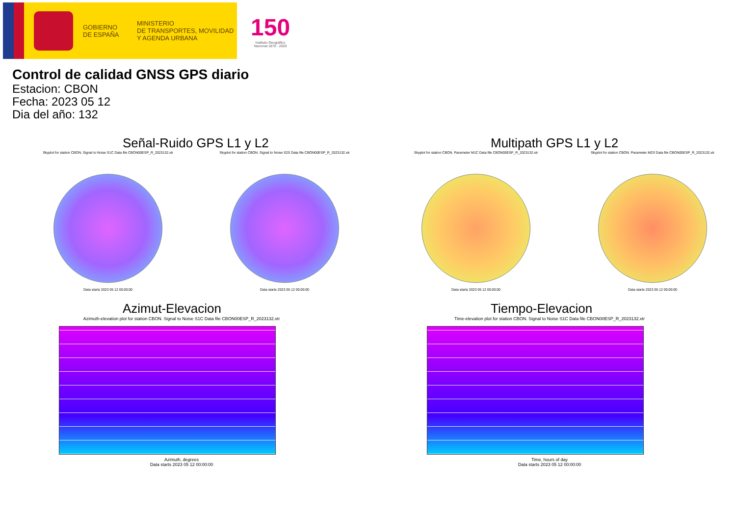GOBIERNO
DE ESPAÑA
MINISTERIO
DE TRANSPORTES, MOVILIDAD
Y AGENDA URBANA
150
Instituto Geográfico
Nacional 1870 - 2020
Control de calidad GNSS GPS diario
Estacion: CBON
Fecha: 2023 05 12
Dia del año: 132
Señal-Ruido GPS L1 y L2
Skyplot for station CBON. Signal to Noise S1C Data file CBON00ESP_R_2023132.xtr
Data starts 2023 05 12 00:00:00
Skyplot for station CBON. Signal to Noise S2S Data file CBON00ESP_R_2023132.xtr
Data starts 2023 05 12 00:00:00
Multipath GPS L1 y L2
Skyplot for station CBON. Parameter M1C Data file CBON00ESP_R_2023132.xtr
Data starts 2023 05 12 00:00:00
Skyplot for station CBON. Parameter M2S Data file CBON00ESP_R_2023132.xtr
Data starts 2023 05 12 00:00:00
Azimut-Elevacion
Azimuth-elevation plot for station CBON. Signal to Noise S1C Data file CBON00ESP_R_2023132.xtr
Azimuth, degrees
Data starts 2023 05 12 00:00:00
Tiempo-Elevacion
Time-elevation plot for station CBON. Signal to Noise S1C Data file CBON00ESP_R_2023132.xtr
Time, hours of day
Data starts 2023 05 12 00:00:00